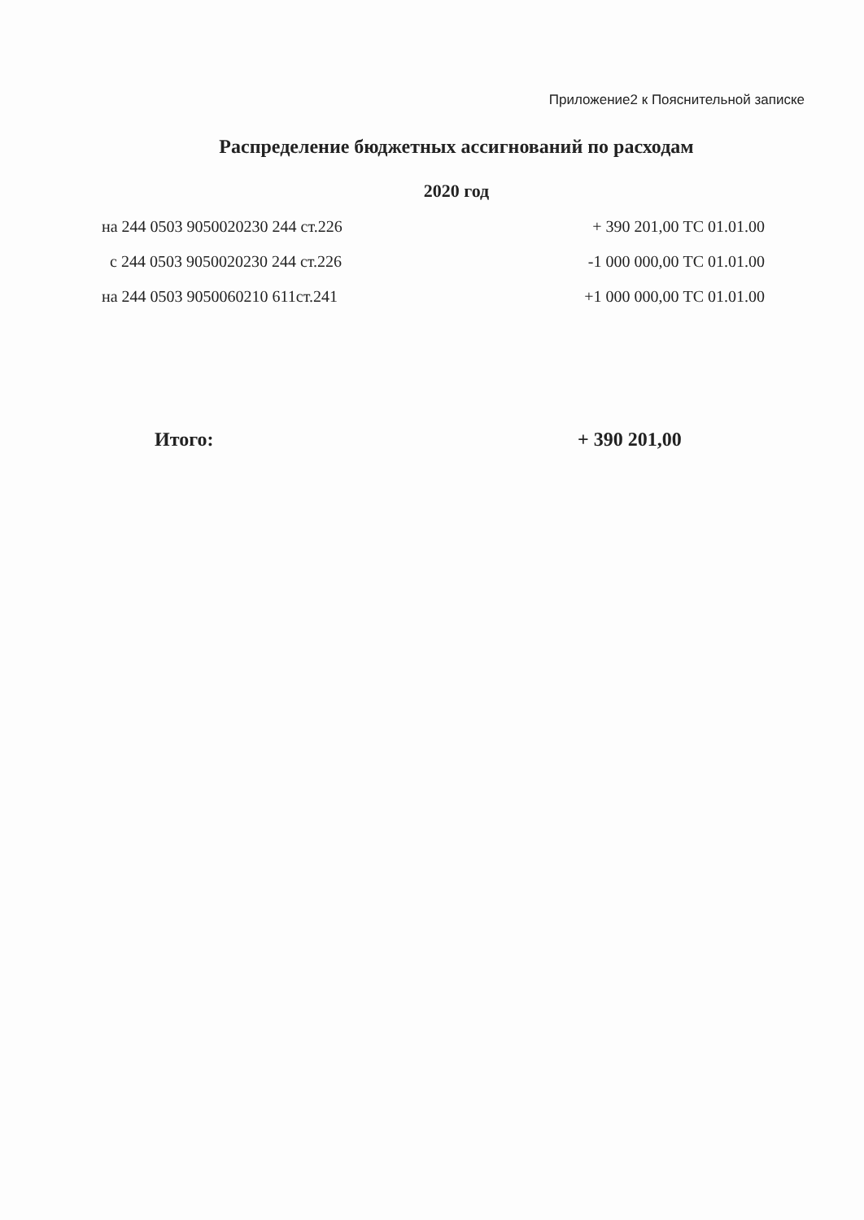Приложение2 к Пояснительной записке
Распределение бюджетных ассигнований по расходам
2020 год
| на 244 0503 9050020230 244 ст.226 | + 390 201,00 ТС 01.01.00 |
| с 244 0503 9050020230 244 ст.226 | -1 000 000,00 ТС 01.01.00 |
| на 244 0503 9050060210 611ст.241 | +1 000 000,00 ТС 01.01.00 |
Итого: + 390 201,00